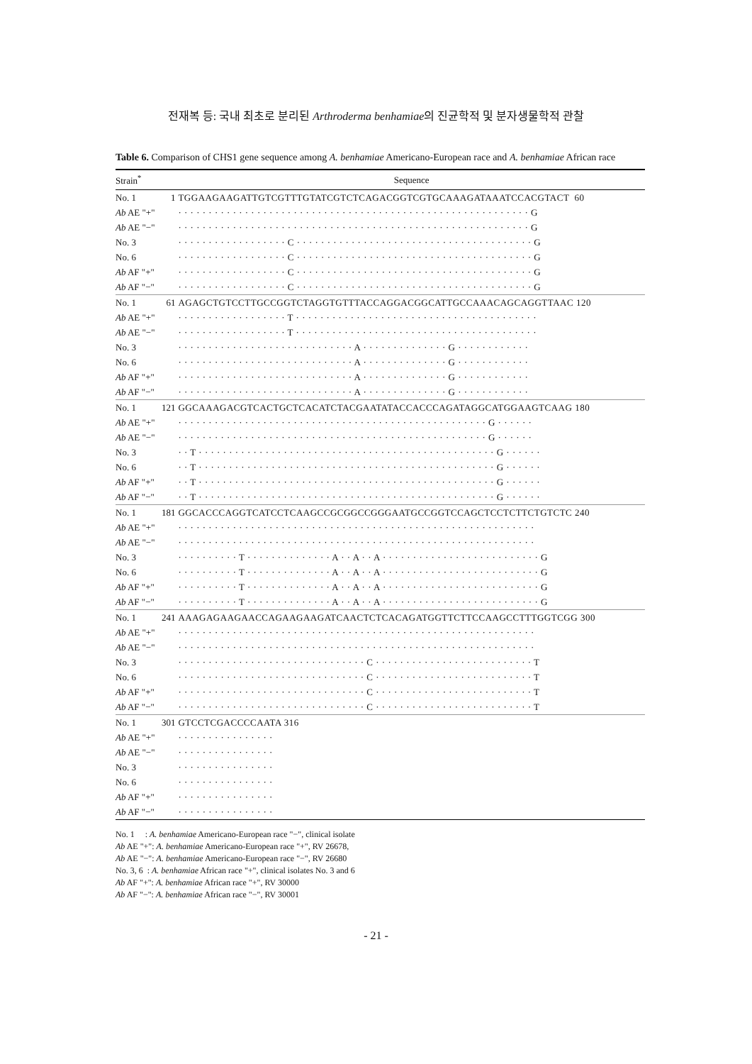전재복 등: 국내 최초로 분리된 Arthroderma benhamiae의 진균학적 및 분자생물학적 관찰
Table 6. Comparison of CHS1 gene sequence among A. benhamiae Americano-European race and A. benhamiae African race
| Strain<sup>*</sup> | | Sequence |
| --- | --- | --- |
| No. 1 | 1 | TGGAAGAAGATTGTCGTTTGTATCGTCTCAGACGGTCGTGCAAAGATAAATCCACGTACT 60 |
| Ab AE "+" | | · · · · · · · · · · · · · · · · · · · · · · · · · · · · · · · · · · · · · · · · · · · · · · · · · · · · · · · · · · G |
| Ab AE "−" | | · · · · · · · · · · · · · · · · · · · · · · · · · · · · · · · · · · · · · · · · · · · · · · · · · · · · · · · · · · G |
| No. 3 | | · · · · · · · · · · · · · · · · · · C · · · · · · · · · · · · · · · · · · · · · · · · · · · · · · · · · · · · · · · G |
| No. 6 | | · · · · · · · · · · · · · · · · · · C · · · · · · · · · · · · · · · · · · · · · · · · · · · · · · · · · · · · · · · G |
| Ab AF "+" | | · · · · · · · · · · · · · · · · · · C · · · · · · · · · · · · · · · · · · · · · · · · · · · · · · · · · · · · · · · G |
| Ab AF "−" | | · · · · · · · · · · · · · · · · · · C · · · · · · · · · · · · · · · · · · · · · · · · · · · · · · · · · · · · · · · G |
| No. 1 | 61 | AGAGCTGTCCTTGCCGGTCTAGGTGTTTACCAGGACGGCATTGCCAAACAGCAGGTTAAC 120 |
| Ab AE "+" | | · · · · · · · · · · · · · · · · · · T · · · · · · · · · · · · · · · · · · · · · · · · · · · · · · · · · · · · · · · · |
| Ab AE "−" | | · · · · · · · · · · · · · · · · · · T · · · · · · · · · · · · · · · · · · · · · · · · · · · · · · · · · · · · · · · · |
| No. 3 | | · · · · · · · · · · · · · · · · · · · · · · · · · · · · · A · · · · · · · · · · · · · · G · · · · · · · · · · · · |
| No. 6 | | · · · · · · · · · · · · · · · · · · · · · · · · · · · · · A · · · · · · · · · · · · · · G · · · · · · · · · · · · |
| Ab AF "+" | | · · · · · · · · · · · · · · · · · · · · · · · · · · · · · A · · · · · · · · · · · · · · G · · · · · · · · · · · · |
| Ab AF "−" | | · · · · · · · · · · · · · · · · · · · · · · · · · · · · · A · · · · · · · · · · · · · · G · · · · · · · · · · · · |
| No. 1 | 121 | GGCAAAGACGTCACTGCTCACATCTACGAATATACCACCCAGATAGGCATGGAAGTCAAG 180 |
| Ab AE "+" | | · · · · · · · · · · · · · · · · · · · · · · · · · · · · · · · · · · · · · · · · · · · · · · · · · · · G · · · · · · |
| Ab AE "−" | | · · · · · · · · · · · · · · · · · · · · · · · · · · · · · · · · · · · · · · · · · · · · · · · · · · · G · · · · · · |
| No. 3 | | · · T · · · · · · · · · · · · · · · · · · · · · · · · · · · · · · · · · · · · · · · · · · · · · · · · · G · · · · · · |
| No. 6 | | · · T · · · · · · · · · · · · · · · · · · · · · · · · · · · · · · · · · · · · · · · · · · · · · · · · · G · · · · · · |
| Ab AF "+" | | · · T · · · · · · · · · · · · · · · · · · · · · · · · · · · · · · · · · · · · · · · · · · · · · · · · · G · · · · · · |
| Ab AF "−" | | · · T · · · · · · · · · · · · · · · · · · · · · · · · · · · · · · · · · · · · · · · · · · · · · · · · · G · · · · · · |
| No. 1 | 181 | GGCACCCAGGTCATCCTCAAGCCGCGGCCGGGAATGCCGGTCCAGCTCCTCTTCTGTCTC 240 |
| Ab AE "+" | | · · · · · · · · · · · · · · · · · · · · · · · · · · · · · · · · · · · · · · · · · · · · · · · · · · · · · · · · · · · |
| Ab AE "−" | | · · · · · · · · · · · · · · · · · · · · · · · · · · · · · · · · · · · · · · · · · · · · · · · · · · · · · · · · · · · |
| No. 3 | | · · · · · · · · · · T · · · · · · · · · · · · · · A · · A · · A · · · · · · · · · · · · · · · · · · · · · · · · · · G |
| No. 6 | | · · · · · · · · · · T · · · · · · · · · · · · · · A · · A · · A · · · · · · · · · · · · · · · · · · · · · · · · · · G |
| Ab AF "+" | | · · · · · · · · · · T · · · · · · · · · · · · · · A · · A · · A · · · · · · · · · · · · · · · · · · · · · · · · · · G |
| Ab AF "−" | | · · · · · · · · · · T · · · · · · · · · · · · · · A · · A · · A · · · · · · · · · · · · · · · · · · · · · · · · · · G |
| No. 1 | 241 | AAAGAGAAGAACCAGAAGAAGATCAACTCTCACAGATGGTTCTTCCAAGCCTTTGGTCGG 300 |
| Ab AE "+" | | · · · · · · · · · · · · · · · · · · · · · · · · · · · · · · · · · · · · · · · · · · · · · · · · · · · · · · · · · · · |
| Ab AE "−" | | · · · · · · · · · · · · · · · · · · · · · · · · · · · · · · · · · · · · · · · · · · · · · · · · · · · · · · · · · · · |
| No. 3 | | · · · · · · · · · · · · · · · · · · · · · · · · · · · · · · · C · · · · · · · · · · · · · · · · · · · · · · · · · · T |
| No. 6 | | · · · · · · · · · · · · · · · · · · · · · · · · · · · · · · · C · · · · · · · · · · · · · · · · · · · · · · · · · · T |
| Ab AF "+" | | · · · · · · · · · · · · · · · · · · · · · · · · · · · · · · · C · · · · · · · · · · · · · · · · · · · · · · · · · · T |
| Ab AF "−" | | · · · · · · · · · · · · · · · · · · · · · · · · · · · · · · · C · · · · · · · · · · · · · · · · · · · · · · · · · · T |
| No. 1 | 301 | GTCCTCGACCCCAATA 316 |
| Ab AE "+" | | · · · · · · · · · · · · · · · · |
| Ab AE "−" | | · · · · · · · · · · · · · · · · |
| No. 3 | | · · · · · · · · · · · · · · · · |
| No. 6 | | · · · · · · · · · · · · · · · · |
| Ab AF "+" | | · · · · · · · · · · · · · · · · |
| Ab AF "−" | | · · · · · · · · · · · · · · · · |
No. 1 : A. benhamiae Americano-European race "−", clinical isolate
Ab AE "+": A. benhamiae Americano-European race "+", RV 26678,
Ab AE "−": A. benhamiae Americano-European race "−", RV 26680
No. 3, 6 : A. benhamiae African race "+", clinical isolates No. 3 and 6
Ab AF "+": A. benhamiae African race "+", RV 30000
Ab AF "−": A. benhamiae African race "−", RV 30001
- 21 -